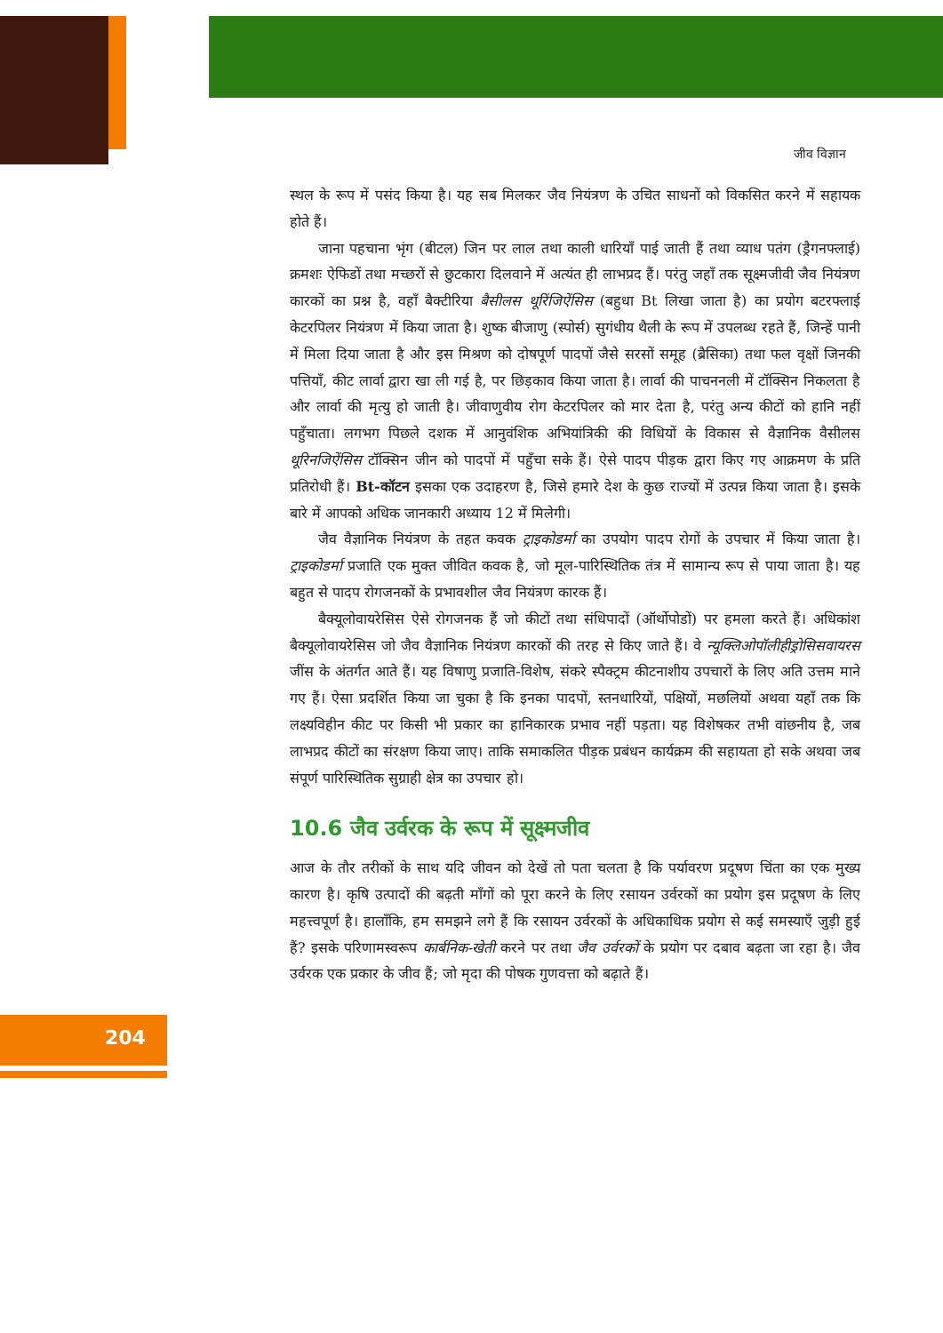जीव विज्ञान
स्थल के रूप में पसंद किया है। यह सब मिलकर जैव नियंत्रण के उचित साधनों को विकसित करने में सहायक होते हैं।
जाना पहचाना भृंग (बीटल) जिन पर लाल तथा काली धारियाँ पाई जाती हैं तथा व्याध पतंग (ड्रैगनफ्लाई) क्रमशः ऐफिडों तथा मच्छरों से छुटकारा दिलवाने में अत्यंत ही लाभप्रद हैं। परंतु जहाँ तक सूक्ष्मजीवी जैव नियंत्रण कारकों का प्रश्न है, वहाँ बैक्टीरिया बैसीलस थूरिंजिऐंसिस (बहुधा Bt लिखा जाता है) का प्रयोग बटरफ्लाई केटरपिलर नियंत्रण में किया जाता है। शुष्क बीजाणु (स्पोर्स) सुगंधीय थैली के रूप में उपलब्ध रहते हैं, जिन्हें पानी में मिला दिया जाता है और इस मिश्रण को दोषपूर्ण पादपों जैसे सरसों समूह (ब्रैसिका) तथा फल वृक्षों जिनकी पत्तियाँ, कीट लार्वा द्वारा खा ली गई है, पर छिड़काव किया जाता है। लार्वा की पाचननली में टॉक्सिन निकलता है और लार्वा की मृत्यु हो जाती है। जीवाणुवीय रोग केटरपिलर को मार देता है, परंतु अन्य कीटों को हानि नहीं पहुँचाता। लगभग पिछले दशक में आनुवंशिक अभियांत्रिकी की विधियों के विकास से वैज्ञानिक वैसीलस थूरिनजिऐंसिस टॉक्सिन जीन को पादपों में पहुँचा सके हैं। ऐसे पादप पीड़क द्वारा किए गए आक्रमण के प्रति प्रतिरोधी हैं। Bt-कॉटन इसका एक उदाहरण है, जिसे हमारे देश के कुछ राज्यों में उत्पन्न किया जाता है। इसके बारे में आपको अधिक जानकारी अध्याय 12 में मिलेगी।
जैव वैज्ञानिक नियंत्रण के तहत कवक ट्राइकोडर्मा का उपयोग पादप रोगों के उपचार में किया जाता है। ट्राइकोडर्मा प्रजाति एक मुक्त जीवित कवक है, जो मूल-पारिस्थितिक तंत्र में सामान्य रूप से पाया जाता है। यह बहुत से पादप रोगजनकों के प्रभावशील जैव नियंत्रण कारक हैं।
बैक्यूलोवायरेसिस ऐसे रोगजनक हैं जो कीटों तथा संधिपादों (ऑर्थोपोडों) पर हमला करते हैं। अधिकांश बैक्यूलोवायरेसिस जो जैव वैज्ञानिक नियंत्रण कारकों की तरह से किए जाते हैं। वे न्यूक्लिओपॉलीहीड्रोसिसवायरस जींस के अंतर्गत आते हैं। यह विषाणु प्रजाति-विशेष, संकरे स्पैक्ट्रम कीटनाशीय उपचारों के लिए अति उत्तम माने गए हैं। ऐसा प्रदर्शित किया जा चुका है कि इनका पादपों, स्तनधारियों, पक्षियों, मछलियों अथवा यहाँ तक कि लक्ष्यविहीन कीट पर किसी भी प्रकार का हानिकारक प्रभाव नहीं पड़ता। यह विशेषकर तभी वांछनीय है, जब लाभप्रद कीटों का संरक्षण किया जाए। ताकि समाकलित पीड़क प्रबंधन कार्यक्रम की सहायता हो सके अथवा जब संपूर्ण पारिस्थितिक सुग्राही क्षेत्र का उपचार हो।
10.6 जैव उर्वरक के रूप में सूक्ष्मजीव
आज के तौर तरीकों के साथ यदि जीवन को देखें तो पता चलता है कि पर्यावरण प्रदूषण चिंता का एक मुख्य कारण है। कृषि उत्पादों की बढ़ती माँगों को पूरा करने के लिए रसायन उर्वरकों का प्रयोग इस प्रदूषण के लिए महत्त्वपूर्ण है। हालाँकि, हम समझने लगे हैं कि रसायन उर्वरकों के अधिकाधिक प्रयोग से कई समस्याएँ जुड़ी हुई हैं? इसके परिणामस्वरूप कार्बनिक-खेती करने पर तथा जैव उर्वरकों के प्रयोग पर दबाव बढ़ता जा रहा है। जैव उर्वरक एक प्रकार के जीव हैं; जो मृदा की पोषक गुणवत्ता को बढ़ाते हैं।
204